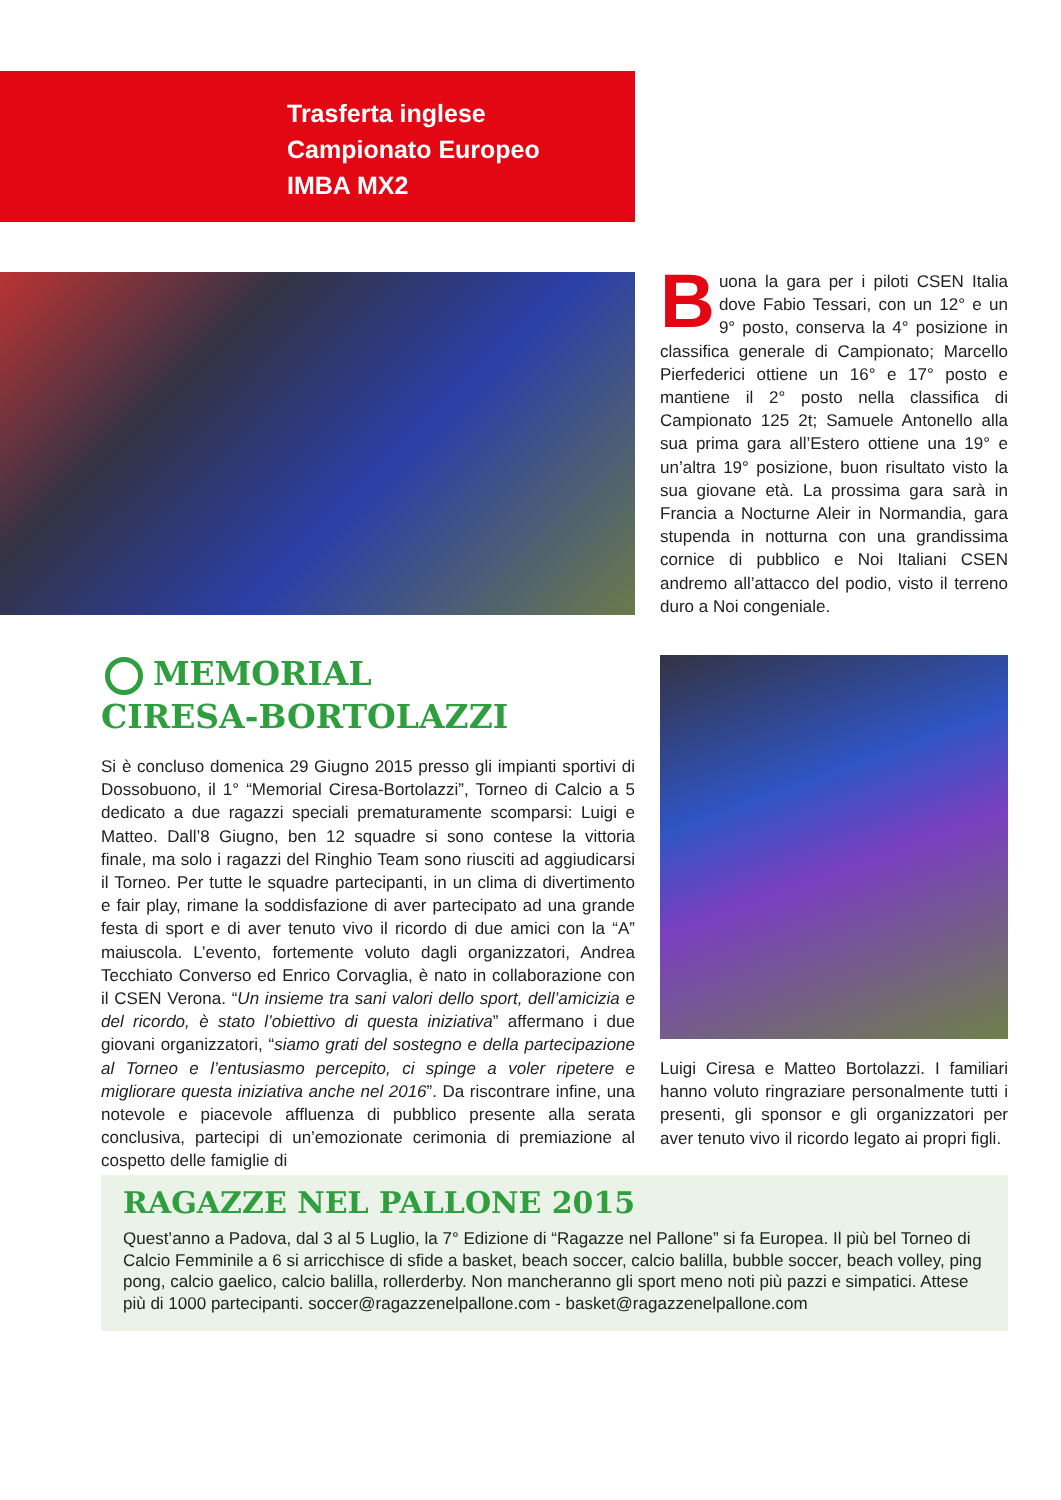Trasferta inglese
Campionato Europeo
IMBA MX2
Buona la gara per i piloti CSEN Italia dove Fabio Tessari, con un 12° e un 9° posto, conserva la 4° posizione in classifica generale di Campionato; Marcello Pierfederici ottiene un 16° e 17° posto e mantiene il 2° posto nella classifica di Campionato 125 2t; Samuele Antonello alla sua prima gara all’Estero ottiene una 19° e un’altra 19° posizione, buon risultato visto la sua giovane età. La prossima gara sarà in Francia a Nocturne Aleir in Normandia, gara stupenda in notturna con una grandissima cornice di pubblico e Noi Italiani CSEN andremo all’attacco del podio, visto il terreno duro a Noi congeniale.
MEMORIAL
CIRESA-BORTOLAZZI
Si è concluso domenica 29 Giugno 2015 presso gli impianti sportivi di Dossobuono, il 1° “Memorial Ciresa-Bortolazzi”, Torneo di Calcio a 5 dedicato a due ragazzi speciali prematuramente scomparsi: Luigi e Matteo. Dall’8 Giugno, ben 12 squadre si sono contese la vittoria finale, ma solo i ragazzi del Ringhio Team sono riusciti ad aggiudicarsi il Torneo. Per tutte le squadre partecipanti, in un clima di divertimento e fair play, rimane la soddisfazione di aver partecipato ad una grande festa di sport e di aver tenuto vivo il ricordo di due amici con la “A” maiuscola. L’evento, fortemente voluto dagli organizzatori, Andrea Tecchiato Converso ed Enrico Corvaglia, è nato in collaborazione con il CSEN Verona. “Un insieme tra sani valori dello sport, dell’amicizia e del ricordo, è stato l’obiettivo di questa iniziativa” affermano i due giovani organizzatori, “siamo grati del sostegno e della partecipazione al Torneo e l’entusiasmo percepito, ci spinge a voler ripetere e migliorare questa iniziativa anche nel 2016”. Da riscontrare infine, una notevole e piacevole affluenza di pubblico presente alla serata conclusiva, partecipi di un’emozionate cerimonia di premiazione al cospetto delle famiglie di
Luigi Ciresa e Matteo Bortolazzi. I familiari hanno voluto ringraziare personalmente tutti i presenti, gli sponsor e gli organizzatori per aver tenuto vivo il ricordo legato ai propri figli.
RAGAZZE NEL PALLONE 2015
Quest’anno a Padova, dal 3 al 5 Luglio, la 7° Edizione di “Ragazze nel Pallone” si fa Europea. Il più bel Torneo di Calcio Femminile a 6 si arricchisce di sfide a basket, beach soccer, calcio balilla, bubble soccer, beach volley, ping pong, calcio gaelico, calcio balilla, rollerderby. Non mancheranno gli sport meno noti più pazzi e simpatici. Attese più di 1000 partecipanti. soccer@ragazzenelpallone.com - basket@ragazzenelpallone.com